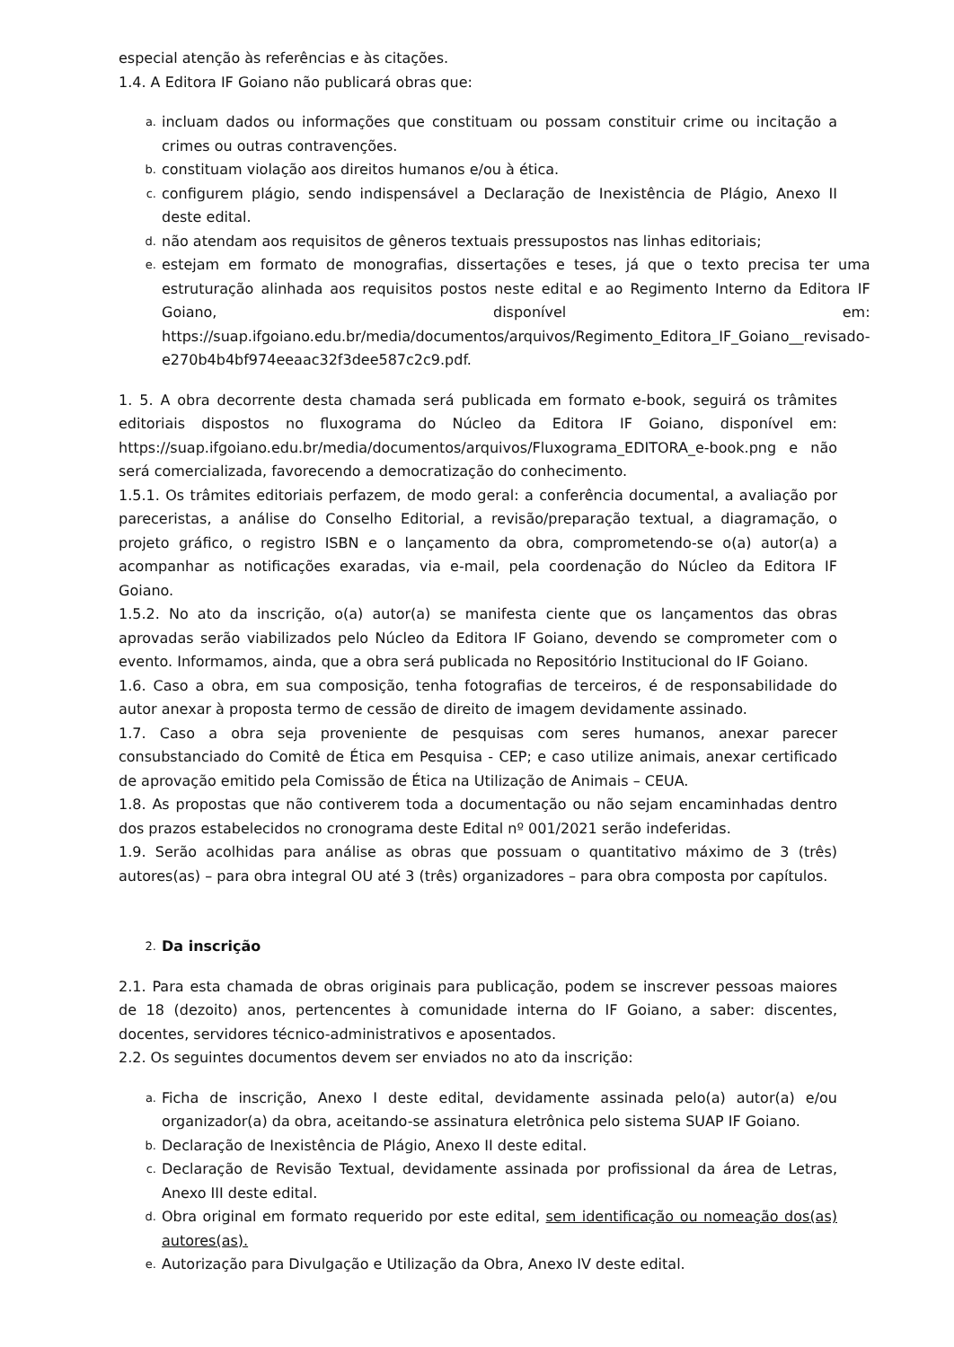especial atenção às referências e às citações.
1.4. A Editora IF Goiano não publicará obras que:
a. incluam dados ou informações que constituam ou possam constituir crime ou incitação a crimes ou outras contravenções.
b. constituam violação aos direitos humanos e/ou à ética.
c. configurem plágio, sendo indispensável a Declaração de Inexistência de Plágio, Anexo II deste edital.
d. não atendam aos requisitos de gêneros textuais pressupostos nas linhas editoriais;
e. estejam em formato de monografias, dissertações e teses, já que o texto precisa ter uma estruturação alinhada aos requisitos postos neste edital e ao Regimento Interno da Editora IF Goiano, disponível em: https://suap.ifgoiano.edu.br/media/documentos/arquivos/Regimento_Editora_IF_Goiano__revisado- e270b4b4bf974eeaac32f3dee587c2c9.pdf.
1. 5. A obra decorrente desta chamada será publicada em formato e-book, seguirá os trâmites editoriais dispostos no fluxograma do Núcleo da Editora IF Goiano, disponível em: https://suap.ifgoiano.edu.br/media/documentos/arquivos/Fluxograma_EDITORA_e-book.png e não será comercializada, favorecendo a democratização do conhecimento.
1.5.1. Os trâmites editoriais perfazem, de modo geral: a conferência documental, a avaliação por pareceristas, a análise do Conselho Editorial, a revisão/preparação textual, a diagramação, o projeto gráfico, o registro ISBN e o lançamento da obra, comprometendo-se o(a) autor(a) a acompanhar as notificações exaradas, via e-mail, pela coordenação do Núcleo da Editora IF Goiano.
1.5.2. No ato da inscrição, o(a) autor(a) se manifesta ciente que os lançamentos das obras aprovadas serão viabilizados pelo Núcleo da Editora IF Goiano, devendo se comprometer com o evento. Informamos, ainda, que a obra será publicada no Repositório Institucional do IF Goiano.
1.6. Caso a obra, em sua composição, tenha fotografias de terceiros, é de responsabilidade do autor anexar à proposta termo de cessão de direito de imagem devidamente assinado.
1.7. Caso a obra seja proveniente de pesquisas com seres humanos, anexar parecer consubstanciado do Comitê de Ética em Pesquisa - CEP; e caso utilize animais, anexar certificado de aprovação emitido pela Comissão de Ética na Utilização de Animais – CEUA.
1.8. As propostas que não contiverem toda a documentação ou não sejam encaminhadas dentro dos prazos estabelecidos no cronograma deste Edital nº 001/2021 serão indeferidas.
1.9. Serão acolhidas para análise as obras que possuam o quantitativo máximo de 3 (três) autores(as) – para obra integral OU até 3 (três) organizadores – para obra composta por capítulos.
2. Da inscrição
2.1. Para esta chamada de obras originais para publicação, podem se inscrever pessoas maiores de 18 (dezoito) anos, pertencentes à comunidade interna do IF Goiano, a saber: discentes, docentes, servidores técnico-administrativos e aposentados.
2.2. Os seguintes documentos devem ser enviados no ato da inscrição:
a. Ficha de inscrição, Anexo I deste edital, devidamente assinada pelo(a) autor(a) e/ou organizador(a) da obra, aceitando-se assinatura eletrônica pelo sistema SUAP IF Goiano.
b. Declaração de Inexistência de Plágio, Anexo II deste edital.
c. Declaração de Revisão Textual, devidamente assinada por profissional da área de Letras, Anexo III deste edital.
d. Obra original em formato requerido por este edital, sem identificação ou nomeação dos(as) autores(as).
e. Autorização para Divulgação e Utilização da Obra, Anexo IV deste edital.